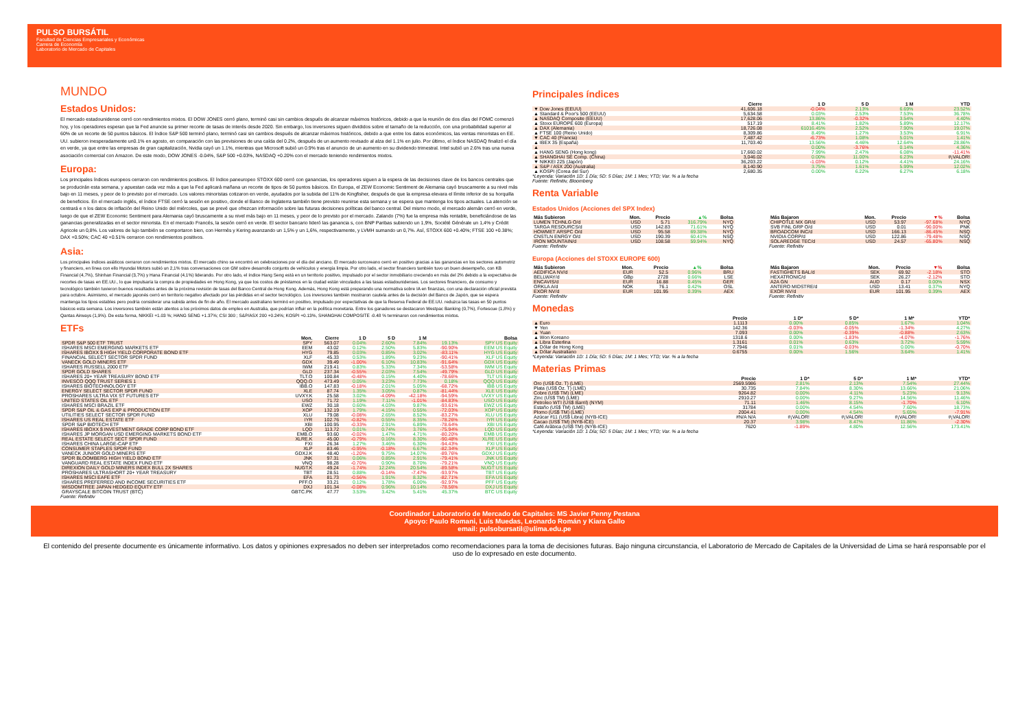PULSO BURSÁTIL
Facultad de Ciencias Empresariales y Económicas
Carrera de Economía
Laboratorio de Mercado de Capitales
MUNDO
Estados Unidos:
El mercado estadounidense cerró con rendimientos mixtos. El DOW JONES cerró plano, terminó casi sin cambios después de alcanzar máximos históricos, debido a que la reunión de dos días del FOMC comenzó hoy, y los operadores esperan que la Fed anuncie su primer recorte de tasas de interés desde 2020. Sin embargo, los inversores siguen divididos sobre el tamaño de la reducción, con una probabilidad superior al 60% de un recorte de 50 puntos básicos. El índice S&P 500 terminó plano, terminó casi sin cambios después de alcanzar máximos históricos, debido a que entre los datos económicos, las ventas minoristas en EE. UU. subieron inesperadamente un0.1% en agosto, en comparación con las previsiones de una caída del 0.2%, después de un aumento revisado al alza del 1.1% en julio. Por último, el índice NASDAQ finalizó el día en verde, ya que entre las empresas de gran capitalización, Nvidia cayó un 1.1%, mientras que Microsoft subió un 0.9% tras el anuncio de un aumento en su dividendo trimestral. Intel subió un 2.6% tras una nueva asociación comercial con Amazon. De este modo, DOW JONES -0.04%, S&P 500 +0.03%, NASDAQ +0.20% con el mercado teniendo rendimientos mixtos.
Europa:
Los principales índices europeos cerraron con rendimientos positivos. El índice paneuropeo STOXX 600 cerró con ganancias, los operadores siguen a la espera de las decisiones clave de los bancos centrales que se producirán esta semana, y apuestan cada vez más a que la Fed aplicará mañana un recorte de tipos de 50 puntos básicos. En Europa, el ZEW Economic Sentiment de Alemania cayó bruscamente a su nivel más bajo en 11 meses, y peor de lo previsto por el mercado. Los valores minoristas cotizaron en verde, ayudados por la subida del 11% de Kingfisher, después de que la empresa elevara el límite inferior de su horquilla de beneficios. En el mercado inglés, el índice FTSE cerró la sesión en positivo, donde el Banco de Inglaterra también tiene previsto reunirse esta semana y se espera que mantenga los tipos actuales. La atención se centrará e n los datos de inflación del Reino Unido del miércoles, que se prevé que ofrezcan información sobre las futuras decisiones políticas del banco central. Del mismo modo, el mercado alemán cerró en verde, luego de que el ZEW Economic Sentiment para Alemania cayó bruscamente a su nivel más bajo en 11 meses, y peor de lo previsto por el mercado. Zalando (7%) fue la empresa más rentable, beneficiándose de las ganancias generalizadas en el sector minorista. En el mercado Francés, la sesión cerró en verde. El sector bancario lideró las ganancia s, con BNP Paribas subiendo un 1,9%, Société Générale un 1,4% y Crédit Agricole un 0,8%. Los valores de lujo también se comportaron bien, con Hermès y Kering avanzando un 1,5% y un 1,6%, respectivamente, y LVMH sumando un 0,7%. Así, STOXX 600 +0.40%; FTSE 100 +0.38%; DAX +0.50%; CAC 40 +0.51% cerraron con rendimientos positivos.
Asia:
Los principales índices asiáticos cerraron con rendimientos mixtos. El mercado chino se encontró en celebraciones por el día del anciano. El mercado surcoreano cerró en positivo gracias a las ganancias en los sectores automotriz y financiero, en línea con ello Hyundai Motors subió un 2,1% tras conversaciones con GM sobre desarrollo conjunto de vehículos y energía limpia. Por otro lado, el sector financiero también tuvo un buen desempeño, con KB Financial (4,7%), Shinhan Financial (3,7%) y Hana Financial (4,1%) liderando. Por otro lado, el índice Hang Seng está en un territorio positivo, impulsado por el sector inmobiliario creciendo en más del 2% debido a la expectativa de recortes de tasas en EE.UU., lo que impulsaría la compra de propiedades en Hong Kong, ya que los costos de préstamos en la ciudad están vinculados a las tasas estadounidenses. Los sectores financiero, de consumo y tecnológico también tuvieron buenos resultados antes de la próxima revisión de tasas del Banco Central de Hong Kong. Además, Hong Kong está preparando una normativa sobre IA en finanzas, con una declaración oficial prevista para octubre. Asimismo, el mercado japonés cerró en territorio negativo afectado por las pérdidas en el sector tecnológico. Los inversores también mostraron cautela antes de la decisión del Banco de Japón, que se espera mantenga los tipos estables pero podría considerar una subida antes de fin de año. El mercado australiano terminó en positivo, impulsado por expectativas de que la Reserva Federal de EE.UU. reduzca las tasas en 50 puntos básicos esta semana. Los inversores también están atentos a los próximos datos de empleo en Australia, que podrían influir en la política monetaria. Entre los ganadores se destacaron Westpac Banking (0,7%), Fortescue (1,8%) y Qantas Airways (1,9%). De esta forma, NIKKEI +1.03 %; HANG SENG +1.37%; CSI 300 ; S&P/ASX 200 +0.24%; KOSPI +0.13%, SHANGHAI COMPOSITE -0.48 % terminaron con rendimientos mixtos.
ETFs
| | Mon. | Cierre | 1 D | 5 D | 1 M | | Bolsa |
| --- | --- | --- | --- | --- | --- | --- | --- |
| SPDR S&P 500 ETF TRUST | SPY | 563.07 | 0.04% | 2.60% | 7.84% | 19.13% | SPY US Equity |
| ISHARES MSCI EMERGING MARKETS ETF | EEM | 43.02 | 0.12% | 2.50% | 5.83% | -90.90% | EEM US Equity |
| ISHARES IBOXX $ HIGH YIELD CORPORATE BOND ETF | HYG | 79.85 | 0.03% | 0.85% | 3.02% | -83.11% | HYG US Equity |
| FINANCIAL SELECT SECTOR SPDR FUND | XLF | 45.33 | 0.53% | 1.89% | 9.23% | -90.41% | XLF US Equity |
| VANECK GOLD MINERS ETF | GDX | 39.49 | -1.00% | 6.10% | 10.83% | -91.64% | GDX US Equity |
| ISHARES RUSSELL 2000 ETF | IWM | 219.41 | 0.83% | 5.33% | 7.34% | -53.58% | IWM US Equity |
| SPDR GOLD SHARES | GLD | 237.34 | -0.55% | 2.03% | 7.54% | -49.79% | GLD US Equity |
| ISHARES 20+ YEAR TREASURY BOND ETF | TLT.O | 100.84 | -0.48% | 0.15% | 4.40% | -78.66% | TLT US Equity |
| INVESCO QQQ TRUST SERIES 1 | QQQ.O | 473.49 | 0.05% | 3.23% | 7.73% | 0.18% | QQQ US Equity |
| ISHARES BIOTECHNOLOGY ETF | IBB.O | 147.83 | -0.18% | 2.01% | 5.05% | -68.72% | IBB US Equity |
| ENERGY SELECT SECTOR SPDR FUND | XLE | 87.74 | 1.35% | 3.05% | 0.87% | -81.44% | XLE US Equity |
| PROSHARES ULTRA VIX ST FUTURES ETF | UVXY.K | 25.58 | 3.02% | -4.09% | -42.18% | -94.59% | UVXY US Equity |
| UNITED STATES OIL ETF | USO | 71.72 | 1.19% | 7.11% | -1.01% | -84.83% | USO US Equity |
| ISHARES MSCI BRAZIL ETF | EWZ | 30.18 | 0.60% | 4.03% | 9.87% | -93.61% | EWZ US Equity |
| SPDR S&P OIL & GAS EXP & PRODUCTION ETF | XOP | 132.19 | 1.79% | 4.15% | 0.55% | -72.03% | XOP US Equity |
| UTILITIES SELECT SECTOR SPDR FUND | XLU | 79.08 | -0.08% | 2.65% | 8.52% | -83.27% | XLU US Equity |
| ISHARES US REAL ESTATE ETF | IYR | 102.76 | -0.82% | 0.55% | 8.35% | -78.26% | IYR US Equity |
| SPDR S&P BIOTECH ETF | XBI | 100.95 | -0.33% | 2.91% | 6.89% | -78.64% | XBI US Equity |
| ISHARES IBOXX $ INVESTMENT GRADE CORP BOND ETF | LQD | 113.72 | 0.01% | 0.74% | 3.76% | -75.94% | LQD US Equity |
| ISHARES JP MORGAN USD EMERGING MARKETS BOND ETF | EMB.O | 93.60 | -0.02% | 1.47% | 4.71% | -80.20% | EMB US Equity |
| REAL ESTATE SELECT SECT SPDR FUND | XLRE.K | 45.00 | -0.79% | 0.16% | 8.30% | -90.48% | XLRE US Equity |
| ISHARES CHINA LARGE-CAP ETF | FXI | 26.34 | 1.27% | 3.46% | 6.30% | -94.43% | FXI US Equity |
| CONSUMER STAPLES SPDR FUND | XLP | 83.46 | -0.95% | -0.18% | 6.67% | -82.34% | XLP US Equity |
| VANECK JUNIOR GOLD MINERS ETF | GDXJ.K | 48.40 | -1.20% | 9.75% | 14.07% | -89.76% | GDXJ US Equity |
| SPDR BLOOMBERG HIGH YIELD BOND ETF | JNK | 97.31 | 0.06% | 0.85% | 2.91% | -79.41% | JNK US Equity |
| VANGUARD REAL ESTATE INDEX FUND ETF | VNQ | 98.28 | -0.70% | 0.90% | 8.70% | -79.21% | VNQ US Equity |
| DIREXION DAILY GOLD MINERS INDEX BULL 2X SHARES | NUGT.K | 49.24 | -1.74% | 12.24% | 20.54% | -89.58% | NUGT US Equity |
| PROSHARES ULTRASHORT 20+ YEAR TREASURY | TBT | 28.51 | 0.88% | -0.14% | -7.47% | -93.97% | TBT US Equity |
| ISHARES MSCI EAFE ETF | EFA | 81.73 | -0.56% | 1.91% | 8.32% | -82.71% | EFA US Equity |
| ISHARES PREFERRED AND INCOME SECURITIES ETF | PFF.O | 33.21 | 0.12% | 1.78% | 6.00% | -92.97% | PFF US Equity |
| WISDOMTREE JAPAN HEDGED EQUITY ETF | DXJ | 101.34 | -0.08% | 0.96% | 10.14% | -78.56% | DXJ US Equity |
| GRAYSCALE BITCOIN TRUST (BTC) | GBTC.PK | 47.77 | 3.53% | 3.42% | 5.41% | 45.37% | BTC US Equity |
Fuente: Refinitiv
Principales índices
| | Cierre | 1 D | 5 D | 1 M | YTD |
| --- | --- | --- | --- | --- | --- |
| ▼ Dow Jones (EEUU) | 41,606.18 | -0.04% | 2.13% | 6.69% | 23.52% |
| ▲ Standard & Poor's 500 (EEUU) | 5,634.58 | 0.03% | 2.53% | 7.53% | 36.78% |
| ▲ NASDAQ Composite (EEUU) | 17,628.06 | 13.86% | -0.32% | 3.54% | 4.40% |
| ▲ Stoxx EUROPE 600 (Europa) | 517.19 | 8.41% | 1.82% | 5.89% | 12.17% |
| ▲ DAX (Alemania) | 18,726.08 | 61016.45% | 2.52% | 7.90% | 19.07% |
| ▲ FTSE 100 (Reino Unido) | 8,309.86 | 8.49% | 1.27% | 3.53% | 6.91% |
| ▼ CAC 40 (Francia) | 7,487.42 | -6.73% | 1.08% | 5.01% | 1.41% |
| ▲ IBEX 35 (España) | 11,703.40 | 13.56% | 4.46% | 12.64% | 28.86% |
| ▲ | | 0.00% | -3.76% | 0.14% | 4.36% |
| ▲ HANG SENG (Hong kong) | 17,660.02 | 7.99% | 2.47% | 6.08% | -11.41% |
| ▲ SHANGHAI SE Comp. (China) | 3,046.02 | 0.00% | 11.00% | 6.23% | #¡VALOR! |
| ▼ NIKKEI 225 (Japón) | 36,203.22 | -1.03% | 0.12% | 4.41% | 24.16% |
| ▲ S&P / ASX 200 (Australia) | 8,140.90 | 3.75% | 1.61% | 5.99% | 12.02% |
| ▲ KOSPI (Corea del Sur) | 2,680.35 | 0.00% | 6.22% | 6.27% | 6.18% |
*Leyenda: Variación 1D: 1 Día; 5D: 5 Días; 1M: 1 Mes; YTD; Var. % a la fecha
Fuente: Refinitiv, Bloomberg
Renta Variable
Estados Unidos (Acciones del SPX Index)
| Más Subieron | Mon. | Precio | ▲% | Bolsa |
| --- | --- | --- | --- | --- |
| LUMEN TCHNLG O/d | USD | 5.71 | 316.79% | NYQ |
| TARGA RESOURCS/d | USD | 142.83 | 71.61% | NYQ |
| HOWMET ARSPC O/d | USD | 95.58 | 69.38% | NYQ |
| CNSTLN ENRGY O/d | USD | 190.39 | 60.41% | NSQ |
| IRON MOUNTAIN/d | USD | 108.58 | 59.94% | NYQ |
Fuente: Refinitiv
| Más Bajaron | Mon. | Precio | ▼% | Bolsa |
| --- | --- | --- | --- | --- |
| CHIPOTLE MX GR/d | USD | 53.97 | -97.68% | NYQ |
| SVB FINL GRP O/d | USD | 0.01 | -90.00% | PNK |
| BROADCOM INC/d | USD | 166.13 | -86.45% | NSQ |
| NVIDIA CORP/d | USD | 122.86 | -79.48% | NSQ |
| SOLAREDGE TEC/d | USD | 24.57 | -65.80% | NSQ |
Fuente: Refinitiv
Europa (Acciones del STOXX EUROPE 600)
| Más Subieron | Mon. | Precio | ▲% | Bolsa |
| --- | --- | --- | --- | --- |
| AEDIFICA NV/d | EUR | 52.5 | 0.96% | BRU |
| BELLWAY/d | GBp | 2728 | 0.66% | LSE |
| ENCAVIS/d | EUR | 16.88 | 0.45% | GER |
| ORKLA A/d | NOK | 76.1 | 0.42% | OSL |
| EXOR NV/d | EUR | 101.95 | 0.39% | AEX |
Fuente: Refinitiv
| Más Bajaron | Mon. | Precio | ▼% | Bolsa |
| --- | --- | --- | --- | --- |
| FASTIGHETS BAL/d | SEK | 69.92 | -2.18% | STO |
| HEXATRONIC/d | SEK | 26.27 | -2.12% | STO |
| A2A GN | AUD | 0.17 | 0.00% | NSX |
| ANTERO MIDSTRE/d | USD | 13.41 | 0.37% | NYQ |
| EXOR NV/d | EUR | 101.95 | 0.39% | AEX |
Fuente: Refinitiv
Monedas
| | Precio | 1 D* | 5 D* | 1 M* | YTD* |
| --- | --- | --- | --- | --- | --- |
| ▲ Euro | 1.1113 | 0.00% | 0.85% | 1.67% | 1.04% |
| ▼ Yen | 142.36 | -0.03% | -0.05% | -1.34% | 4.27% |
| ▲ Yuan | 7.093 | 0.00% | -0.39% | -0.88% | 2.63% |
| ▲ Won Koreano | 1318.6 | 0.00% | -1.83% | -4.07% | -1.76% |
| ▲ Libra Esterlina | 1.3161 | 0.01% | 0.63% | 3.72% | 5.59% |
| ▲ Dólar de Hong Kong | 7.7946 | 0.01% | -0.03% | 0.00% | -0.70% |
| ▲ Dólar Australiano | 0.6755 | 0.00% | 1.56% | 3.64% | 1.41% |
*Leyenda: Variación 1D: 1 Día; 5D: 5 Días; 1M: 1 Mes; YTD; Var. % a la fecha
Materias Primas
| | Precio | 1 D* | 5 D* | 1 M* | YTD* |
| --- | --- | --- | --- | --- | --- |
| Oro (US$ Oz. T) (LME) | 2569.5986 | 2.81% | 2.13% | 7.54% | 27.44% |
| Plata (US$ Oz. T) (LME) | 30.735 | 7.84% | 8.30% | 13.66% | 21.06% |
| Cobre (US$ TM) (LME) | 9264.82 | 0.00% | 4.11% | 5.23% | 9.13% |
| Zinc (US$ TM) (LME) | 2910.27 | 0.00% | 9.27% | 14.56% | 11.46% |
| Petroleo WTI (US$ Barril) (NYM) | 71.11 | 1.46% | 8.15% | -1.70% | 6.10% |
| Estaño (US$ TM) (LME) | 31784 | 0.00% | 4.54% | 7.60% | 18.73% |
| Plomo (US$ TM) (LME) | 2004.41 | 0.00% | 4.54% | 5.65% | -7.91% |
| Azúcar #11 (US$ Libra) (NYB-ICE) | #N/A N/A | #¡VALOR! | #¡VALOR! | #¡VALOR! | #¡VALOR! |
| Cacao (US$ TM) (NYB-ICE) | 20.37 | 3.98% | 8.47% | 11.86% | -2.30% |
| Café Arábica (US$ TM) (NYB-ICE) | 7620 | -1.89% | 4.80% | 12.56% | 173.41% |
*Leyenda: Variación 1D: 1 Día; 5D: 5 Días; 1M: 1 Mes; YTD; Var. % a la fecha
Coordinador Laboratorio de Mercado de Capitales: MS Javier Penny Pestana
Apoyo: Paulo Romani, Luis Muedas, Leonardo Román y Kiara Gallo
email: pulsobursatil@ulima.edu.pe
El contenido del presente documente es únicamente informativo. Los datos y opiniones expresados no deben ser interpretados como recomendaciones para la toma de decisiones futuras. Bajo ninguna circunstancia, el Laboratorio de Mercado de Capitales de la Universidad de Lima se hará responsable por el uso de lo expresado en este documento.